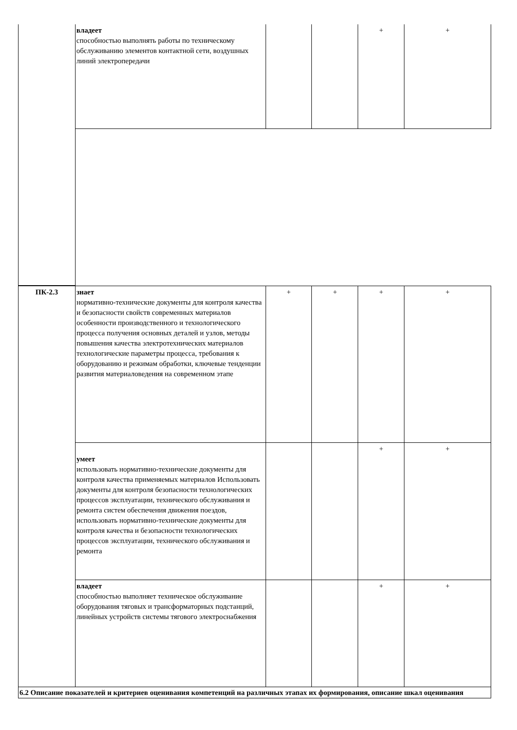| | владеет способностью выполнять работы по техническому обслуживанию элементов контактной сети, воздушных линий электропередачи | | | + | + |
| ПК-2.3 | знает нормативно-технические документы для контроля качества и безопасности свойств современных материалов особенности производственного и технологического процесса получения основных деталей и узлов, методы повышения качества электротехнических материалов технологические параметры процесса, требования к оборудованию и режимам обработки, ключевые тенденции развития материаловедения на современном этапе | + | + | + | + |
| | умеет использовать нормативно-технические документы для контроля качества применяемых материалов Использовать документы для контроля безопасности технологических процессов эксплуатации, технического обслуживания и ремонта систем обеспечения движения поездов, использовать нормативно-технические документы для контроля качества и безопасности технологических процессов эксплуатации, технического обслуживания и ремонта | | | + | + |
| | владеет способностью выполняет техническое обслуживание оборудования тяговых и трансформаторных подстанций, линейных устройств системы тягового электроснабжения | | | + | + |
| 6.2 Описание показателей и критериев оценивания компетенций на различных этапах их формирования, описание шкал оценивания | | | | | |